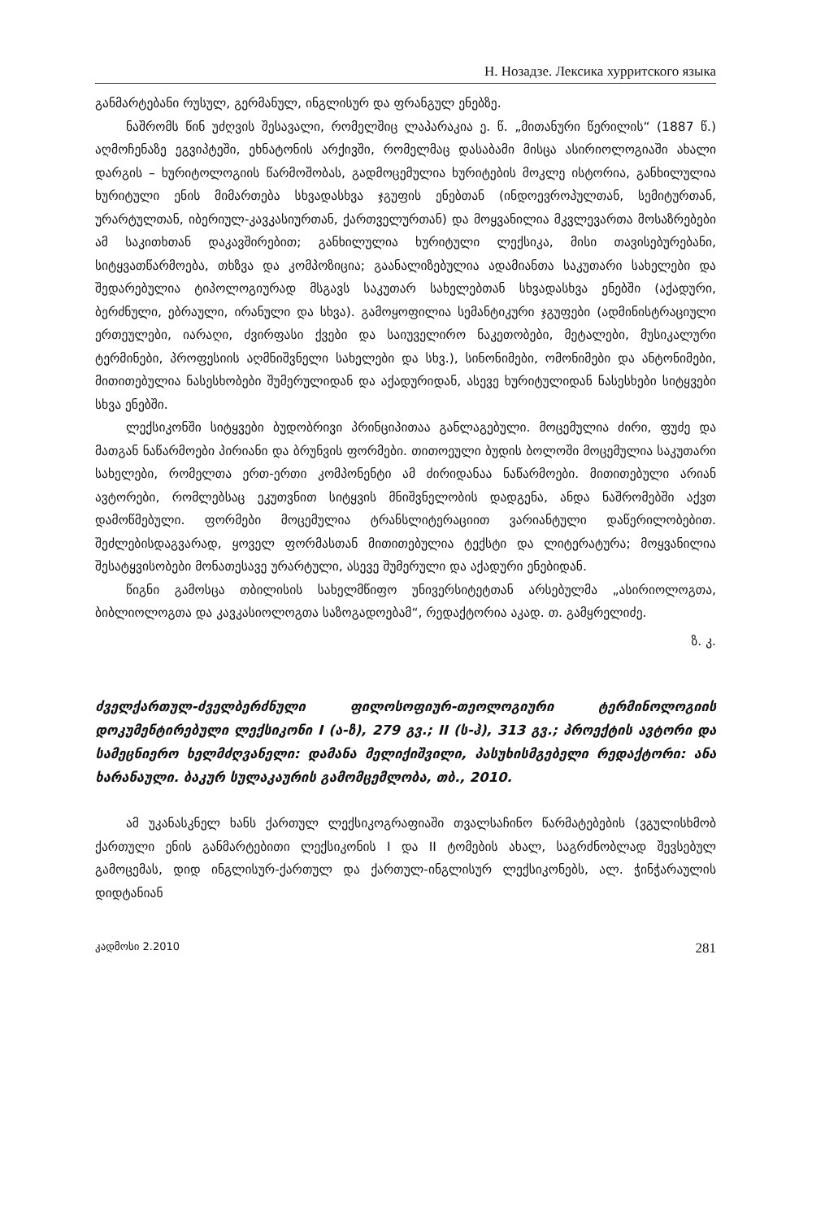Н. Нозадзе. Лексика хурритского языка
განმარტებანი რუსულ, გერმანულ, ინგლისურ და ფრანგულ ენებზე.
ნაშრომს წინ უძღვის შესავალი, რომელშიც ლაპარაკია ე. წ. „მითანური წერილის“ (1887 წ.) აღმოჩენაზე ეგვიპტეში, ეხნატონის არქივში, რომელმაც დასაბამი მისცა ასირიოლოგიაში ახალი დარგის – ხურიტოლოგიის წარმოშობას, გადმოცემულია ხურიტების მოკლე ისტორია, განხილულია ხურიტული ენის მიმართება სხვადასხვა ჯგუფის ენებთან (ინდოევროპულთან, სემიტურთან, ურარტულთან, იბერიულ-კავკასიურთან, ქართველურთან) და მოყვანილია მკვლევართა მოსაზრებები ამ საკითხთან დაკავშირებით; განხილულია ხურიტული ლექსიკა, მისი თავისებურებანი, სიტყვათწარმოება, თხზვა და კომპოზიცია; გაანალიზებულია ადამიანთა საკუთარი სახელები და შედარებულია ტიპოლოგიურად მსგავს საკუთარ სახელებთან სხვადასხვა ენებში (აქადური, ბერძნული, ებრაული, ირანული და სხვა). გამოყოფილია სემანტიკური ჯგუფები (ადმინისტრაციული ერთეულები, იარაღი, ძვირფასი ქვები და საიუველირო ნაკეთობები, მეტალები, მუსიკალური ტერმინები, პროფესიის აღმნიშვნელი სახელები და სხვ.), სინონიმები, ომონიმები და ანტონიმები, მითითებულია ნასესხობები შუმერულიდან და აქადურიდან, ასევე ხურიტულიდან ნასესხები სიტყვები სხვა ენებში.
ლექსიკონში სიტყვები ბუდობრივი პრინციპითაა განლაგებული. მოცემულია ძირი, ფუძე და მათგან ნაწარმოები პირიანი და ბრუნვის ფორმები. თითოეული ბუდის ბოლოში მოცემულია საკუთარი სახელები, რომელთა ერთ-ერთი კომპონენტი ამ ძირიდანაა ნაწარმოები. მითითებული არიან ავტორები, რომლებსაც ეკუთვნით სიტყვის მნიშვნელობის დადგენა, ანდა ნაშრომებში აქვთ დამოწმებული. ფორმები მოცემულია ტრანსლიტერაციით ვარიანტული დაწერილობებით. შეძლებისდაგვარად, ყოველ ფორმასთან მითითებულია ტექსტი და ლიტერატურა; მოყვანილია შესატყვისობები მონათესავე ურარტული, ასევე შუმერული და აქადური ენებიდან.
წიგნი გამოსცა თბილისის სახელმწიფო უნივერსიტეტთან არსებულმა „ასირიოლოგთა, ბიბლიოლოგთა და კავკასიოლოგთა საზოგადოებამ“, რედაქტორია აკად. თ. გამყრელიძე.
ზ. კ.
ძველქართულ-ძველბერძნული ფილოსოფიურ-თეოლოგიური ტერმინოლოგიის დოკუმენტირებული ლექსიკონი I (ა-ზ), 279 გვ.; II (ს-ჰ), 313 გვ.; პროექტის ავტორი და სამეცნიერო ხელმძღვანელი: დამანა მელიქიშვილი, პასუხისმგებელი რედაქტორი: ანა ხარანაული. ბაკურ სულაკაურის გამომცემლობა, თბ., 2010.
ამ უკანასკნელ ხანს ქართულ ლექსიკოგრაფიაში თვალსაჩინო წარმატებების (ვგულისხმობ ქართული ენის განმარტებითი ლექსიკონის I და II ტომების ახალ, საგრძნობლად შევსებულ გამოცემას, დიდ ინგლისურ-ქართულ და ქართულ-ინგლისურ ლექსიკონებს, ალ. ჭინჭარაულის დიდტანიან
კადმოსი 2.2010 281